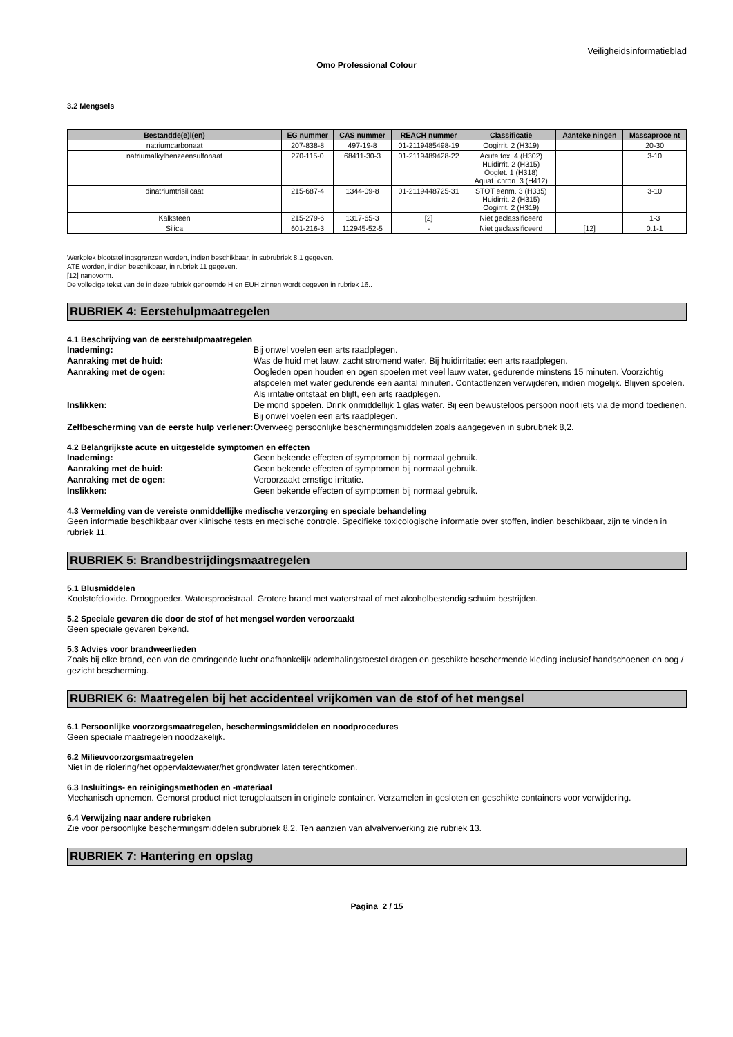Veiligheidsinformatieblad
Omo Professional Colour
3.2 Mengsels
| Bestandde(e)l(en) | EG nummer | CAS nummer | REACH nummer | Classificatie | Aanteke ningen | Massaproce nt |
| --- | --- | --- | --- | --- | --- | --- |
| natriumcarbonaat | 207-838-8 | 497-19-8 | 01-2119485498-19 | Oogirrit. 2 (H319) | | 20-30 |
| natriumalkylbenzeensulfonaat | 270-115-0 | 68411-30-3 | 01-2119489428-22 | Acute tox. 4 (H302) Huidirrit. 2 (H315) Ooglet. 1 (H318) Aquat. chron. 3 (H412) | | 3-10 |
| dinatriumtrisilicaat | 215-687-4 | 1344-09-8 | 01-2119448725-31 | STOT eenm. 3 (H335) Huidirrit. 2 (H315) Oogirrit. 2 (H319) | | 3-10 |
| Kalksteen | 215-279-6 | 1317-65-3 | [2] | Niet geclassificeerd | | 1-3 |
| Silica | 601-216-3 | 112945-52-5 | - | Niet geclassificeerd | [12] | 0.1-1 |
Werkplek blootstellingsgrenzen worden, indien beschikbaar, in subrubriek 8.1 gegeven.
ATE worden, indien beschikbaar, in rubriek 11 gegeven.
[12] nanovorm.
De volledige tekst van de in deze rubriek genoemde H en EUH zinnen wordt gegeven in rubriek 16..
RUBRIEK 4: Eerstehulpmaatregelen
4.1 Beschrijving van de eerstehulpmaatregelen
Inademing: Bij onwel voelen een arts raadplegen.
Aanraking met de huid: Was de huid met lauw, zacht stromend water. Bij huidirritatie: een arts raadplegen.
Aanraking met de ogen: Oogleden open houden en ogen spoelen met veel lauw water, gedurende minstens 15 minuten. Voorzichtig afspoelen met water gedurende een aantal minuten. Contactlenzen verwijderen, indien mogelijk. Blijven spoelen. Als irritatie ontstaat en blijft, een arts raadplegen.
Inslikken: De mond spoelen. Drink onmiddellijk 1 glas water. Bij een bewusteloos persoon nooit iets via de mond toedienen. Bij onwel voelen een arts raadplegen.
Zelfbescherming van de eerste hulp verlener: Overweeg persoonlijke beschermingsmiddelen zoals aangegeven in subrubriek 8,2.
4.2 Belangrijkste acute en uitgestelde symptomen en effecten
Inademing: Geen bekende effecten of symptomen bij normaal gebruik.
Aanraking met de huid: Geen bekende effecten of symptomen bij normaal gebruik.
Aanraking met de ogen: Veroorzaakt ernstige irritatie.
Inslikken: Geen bekende effecten of symptomen bij normaal gebruik.
4.3 Vermelding van de vereiste onmiddellijke medische verzorging en speciale behandeling
Geen informatie beschikbaar over klinische tests en medische controle. Specifieke toxicologische informatie over stoffen, indien beschikbaar, zijn te vinden in rubriek 11.
RUBRIEK 5: Brandbestrijdingsmaatregelen
5.1 Blusmiddelen
Koolstofdioxide. Droogpoeder. Watersproeistraal. Grotere brand met waterstraal of met alcoholbestendig schuim bestrijden.
5.2 Speciale gevaren die door de stof of het mengsel worden veroorzaakt
Geen speciale gevaren bekend.
5.3 Advies voor brandweerlieden
Zoals bij elke brand, een van de omringende lucht onafhankelijk ademhalingstoestel dragen en geschikte beschermende kleding inclusief handschoenen en oog / gezicht bescherming.
RUBRIEK 6: Maatregelen bij het accidenteel vrijkomen van de stof of het mengsel
6.1 Persoonlijke voorzorgsmaatregelen, beschermingsmiddelen en noodprocedures
Geen speciale maatregelen noodzakelijk.
6.2 Milieuvoorzorgsmaatregelen
Niet in de riolering/het oppervlaktewater/het grondwater laten terechtkomen.
6.3 Insluitings- en reinigingsmethoden en -materiaal
Mechanisch opnemen. Gemorst product niet terugplaatsen in originele container. Verzamelen in gesloten en geschikte containers voor verwijdering.
6.4 Verwijzing naar andere rubrieken
Zie voor persoonlijke beschermingsmiddelen subrubriek 8.2. Ten aanzien van afvalverwerking zie rubriek 13.
RUBRIEK 7: Hantering en opslag
Pagina 2 / 15